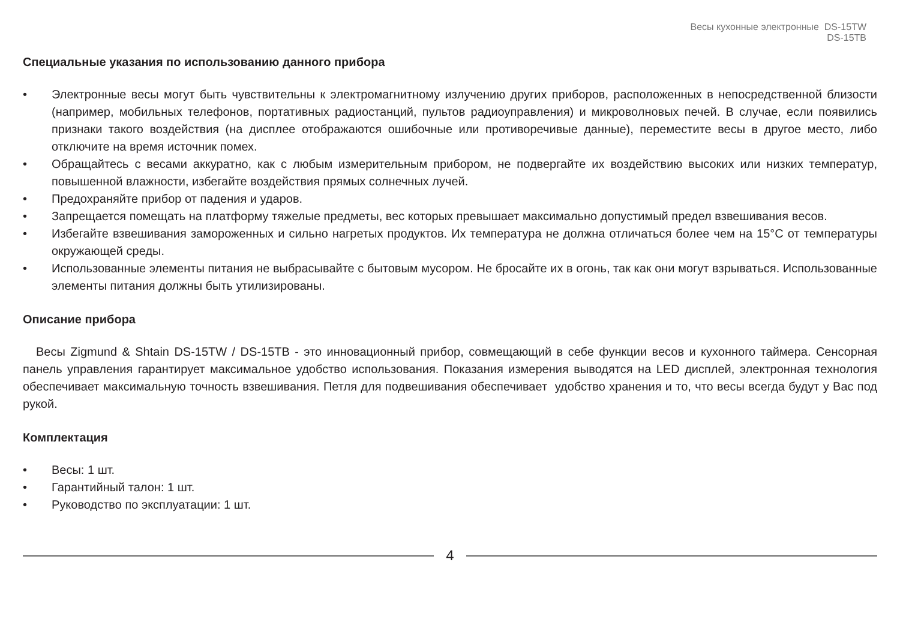Весы кухонные электронные DS-15TW
DS-15TB
Специальные указания по использованию данного прибора
• Электронные весы могут быть чувствительны к электромагнитному излучению других приборов, расположенных в непосредственной близости (например, мобильных телефонов, портативных радиостанций, пультов радиоуправления) и микроволновых печей. В случае, если появились признаки такого воздействия (на дисплее отображаются ошибочные или противоречивые данные), переместите весы в другое место, либо отключите на время источник помех.
• Обращайтесь с весами аккуратно, как с любым измерительным прибором, не подвергайте их воздействию высоких или низких температур, повышенной влажности, избегайте воздействия прямых солнечных лучей.
• Предохраняйте прибор от падения и ударов.
• Запрещается помещать на платформу тяжелые предметы, вес которых превышает максимально допустимый предел взвешивания весов.
• Избегайте взвешивания замороженных и сильно нагретых продуктов. Их температура не должна отличаться более чем на 15°C от температуры окружающей среды.
• Использованные элементы питания не выбрасывайте с бытовым мусором. Не бросайте их в огонь, так как они могут взрываться. Использованные элементы питания должны быть утилизированы.
Описание прибора
Весы Zigmund & Shtain DS-15TW / DS-15TB - это инновационный прибор, совмещающий в себе функции весов и кухонного таймера. Сенсорная панель управления гарантирует максимальное удобство использования. Показания измерения выводятся на LED дисплей, электронная технология обеспечивает максимальную точность взвешивания. Петля для подвешивания обеспечивает удобство хранения и то, что весы всегда будут у Вас под рукой.
Комплектация
• Весы: 1 шт.
• Гарантийный талон: 1 шт.
• Руководство по эксплуатации: 1 шт.
4